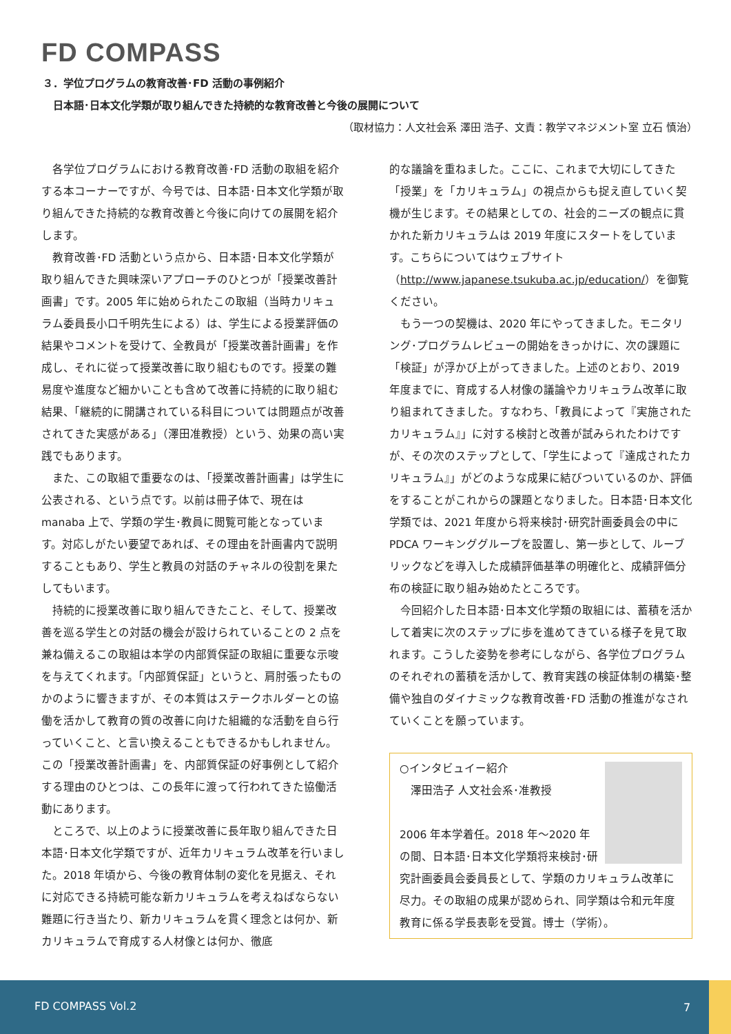FD COMPASS
３．学位プログラムの教育改善･FD 活動の事例紹介
　日本語･日本文化学類が取り組んできた持続的な教育改善と今後の展開について
（取材協力：人文社会系 澤田 浩子、文責：教学マネジメント室 立石 慎治）
各学位プログラムにおける教育改善･FD 活動の取組を紹介する本コーナーですが、今号では、日本語･日本文化学類が取り組んできた持続的な教育改善と今後に向けての展開を紹介します。
教育改善･FD 活動という点から、日本語･日本文化学類が取り組んできた興味深いアプローチのひとつが「授業改善計画書」です。2005 年に始められたこの取組（当時カリキュラム委員長小口千明先生による）は、学生による授業評価の結果やコメントを受けて、全教員が「授業改善計画書」を作成し、それに従って授業改善に取り組むものです。授業の難易度や進度など細かいことも含めて改善に持続的に取り組む結果、「継続的に開講されている科目については問題点が改善されてきた実感がある」（澤田准教授）という、効果の高い実践でもあります。
また、この取組で重要なのは、「授業改善計画書」は学生に公表される、という点です。以前は冊子体で、現在は manaba 上で、学類の学生･教員に閲覧可能となっています。対応しがたい要望であれば、その理由を計画書内で説明することもあり、学生と教員の対話のチャネルの役割を果たしてもいます。
持続的に授業改善に取り組んできたこと、そして、授業改善を巡る学生との対話の機会が設けられていることの 2 点を兼ね備えるこの取組は本学の内部質保証の取組に重要な示唆を与えてくれます。「内部質保証」というと、肩肘張ったものかのように響きますが、その本質はステークホルダーとの協働を活かして教育の質の改善に向けた組織的な活動を自ら行っていくこと、と言い換えることもできるかもしれません。この「授業改善計画書」を、内部質保証の好事例として紹介する理由のひとつは、この長年に渡って行われてきた協働活動にあります。
ところで、以上のように授業改善に長年取り組んできた日本語･日本文化学類ですが、近年カリキュラム改革を行いました。2018 年頃から、今後の教育体制の変化を見据え、それに対応できる持続可能な新カリキュラムを考えねばならない難題に行き当たり、新カリキュラムを貫く理念とは何か、新カリキュラムで育成する人材像とは何か、徹底
的な議論を重ねました。ここに、これまで大切にしてきた「授業」を「カリキュラム」の視点からも捉え直していく契機が生じます。その結果としての、社会的ニーズの観点に貫かれた新カリキュラムは 2019 年度にスタートをしています。こちらについてはウェブサイト（http://www.japanese.tsukuba.ac.jp/education/）を御覧ください。
もう一つの契機は、2020 年にやってきました。モニタリング･プログラムレビューの開始をきっかけに、次の課題に「検証」が浮かび上がってきました。上述のとおり、2019 年度までに、育成する人材像の議論やカリキュラム改革に取り組まれてきました。すなわち、「教員によって『実施されたカリキュラム』」に対する検討と改善が試みられたわけですが、その次のステップとして、「学生によって『達成されたカリキュラム』」がどのような成果に結びついているのか、評価をすることがこれからの課題となりました。日本語･日本文化学類では、2021 年度から将来検討･研究計画委員会の中に PDCA ワーキンググループを設置し、第一歩として、ルーブリックなどを導入した成績評価基準の明確化と、成績評価分布の検証に取り組み始めたところです。
今回紹介した日本語･日本文化学類の取組には、蓄積を活かして着実に次のステップに歩を進めてきている様子を見て取れます。こうした姿勢を参考にしながら、各学位プログラムのそれぞれの蓄積を活かして、教育実践の検証体制の構築･整備や独自のダイナミックな教育改善･FD 活動の推進がなされていくことを願っています。
○インタビュイー紹介
　澤田浩子 人文社会系･准教授
2006 年本学着任。2018 年～2020 年の間、日本語･日本文化学類将来検討･研究計画委員会委員長として、学類のカリキュラム改革に尽力。その取組の成果が認められ、同学類は令和元年度教育に係る学長表彰を受賞。博士（学術）。
FD COMPASS Vol.2 7